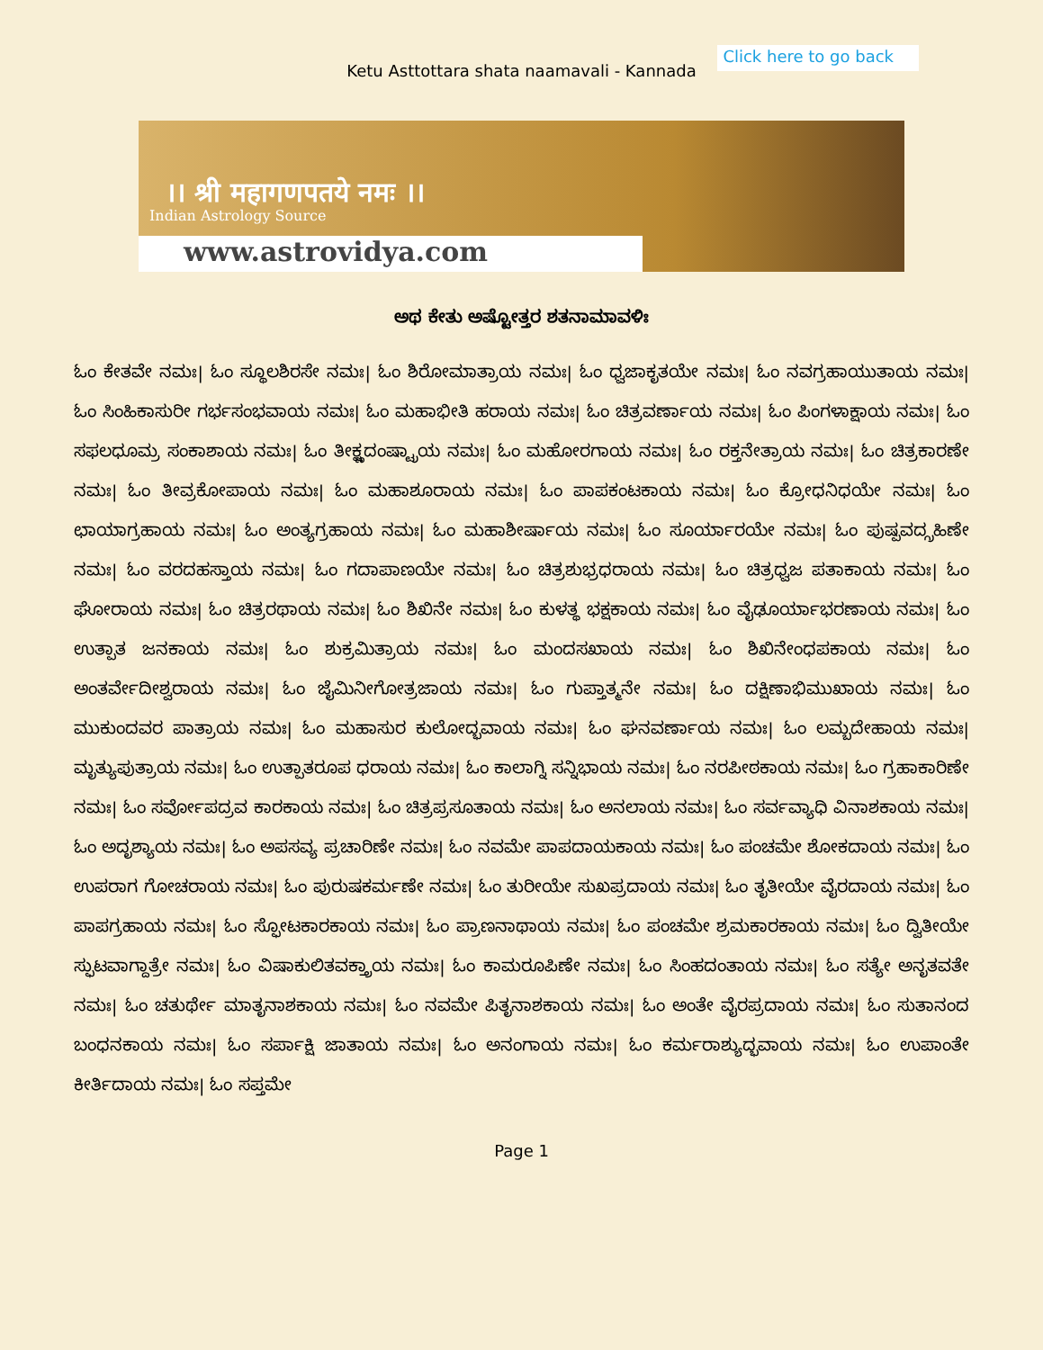Ketu Asttottara shata naamavali - Kannada
Click here to go back
।। श्री महागणपतये नमः ।।
Indian Astrology Source
www.astrovidya.com
ಅಥ ಕೇತು ಅಷ್ಟೋತ್ತರ ಶತನಾಮಾವಳಿಃ
ಓಂ ಕೇತವೇ ನಮಃ| ಓಂ ಸ್ಥೂಲಶಿರಸೇ ನಮಃ| ಓಂ ಶಿರೋಮಾತ್ರಾಯ ನಮಃ| ಓಂ ಧ್ವಜಾಕೃತಯೇ ನಮಃ| ಓಂ ನವಗ್ರಹಾಯುತಾಯ ನಮಃ| ಓಂ ಸಿಂಹಿಕಾಸುರೀ ಗರ್ಭಸಂಭವಾಯ ನಮಃ| ಓಂ ಮಹಾಭೀತಿ ಹರಾಯ ನಮಃ| ಓಂ ಚಿತ್ರವರ್ಣಾಯ ನಮಃ| ಓಂ ಪಿಂಗಳಾಕ್ಷಾಯ ನಮಃ| ಓಂ ಸಫಲಧೂಮ್ರ ಸಂಕಾಶಾಯ ನಮಃ| ಓಂ ತೀಕ್ಷ್ಣದಂಷ್ಟ್ರಾಯ ನಮಃ| ಓಂ ಮಹೋರಗಾಯ ನಮಃ| ಓಂ ರಕ್ತನೇತ್ರಾಯ ನಮಃ| ಓಂ ಚಿತ್ರಕಾರಣೇ ನಮಃ| ಓಂ ತೀವ್ರಕೋಪಾಯ ನಮಃ| ಓಂ ಮಹಾಶೂರಾಯ ನಮಃ| ಓಂ ಪಾಪಕಂಟಕಾಯ ನಮಃ| ಓಂ ಕ್ರೋಧನಿಧಯೇ ನಮಃ| ಓಂ ಛಾಯಾಗ್ರಹಾಯ ನಮಃ| ಓಂ ಅಂತ್ಯಗ್ರಹಾಯ ನಮಃ| ಓಂ ಮಹಾಶೀರ್ಷಾಯ ನಮಃ| ಓಂ ಸೂರ್ಯಾರಯೇ ನಮಃ| ಓಂ ಪುಷ್ಪವದ್ಗ್ರಹಿಣೇ ನಮಃ| ಓಂ ವರದಹಸ್ತಾಯ ನಮಃ| ಓಂ ಗದಾಪಾಣಯೇ ನಮಃ| ಓಂ ಚಿತ್ರಶುಭ್ರಧರಾಯ ನಮಃ| ಓಂ ಚಿತ್ರಧ್ವಜ ಪತಾಕಾಯ ನಮಃ| ಓಂ ಘೋರಾಯ ನಮಃ| ಓಂ ಚಿತ್ರರಥಾಯ ನಮಃ| ಓಂ ಶಿಖಿನೇ ನಮಃ| ಓಂ ಕುಳತ್ಥ ಭಕ್ಷಕಾಯ ನಮಃ| ಓಂ ವೈಢೂರ್ಯಾಭರಣಾಯ ನಮಃ| ಓಂ ಉತ್ಪಾತ ಜನಕಾಯ ನಮಃ| ಓಂ ಶುಕ್ರಮಿತ್ರಾಯ ನಮಃ| ಓಂ ಮಂದಸಖಾಯ ನಮಃ| ಓಂ ಶಿಖಿನೇಂಧಪಕಾಯ ನಮಃ| ಓಂ ಅಂತರ್ವೇದೀಶ್ವರಾಯ ನಮಃ| ಓಂ ಜೈಮಿನೀಗೋತ್ರಜಾಯ ನಮಃ| ಓಂ ಗುಪ್ತಾತ್ಮನೇ ನಮಃ| ಓಂ ದಕ್ಷಿಣಾಭಿಮುಖಾಯ ನಮಃ| ಓಂ ಮುಕುಂದವರ ಪಾತ್ರಾಯ ನಮಃ| ಓಂ ಮಹಾಸುರ ಕುಲೋದ್ಭವಾಯ ನಮಃ| ಓಂ ಘನವರ್ಣಾಯ ನಮಃ| ಓಂ ಲಮ್ಬದೇಹಾಯ ನಮಃ| ಮೃತ್ಯುಪುತ್ರಾಯ ನಮಃ| ಓಂ ಉತ್ಪಾತರೂಪ ಧರಾಯ ನಮಃ| ಓಂ ಕಾಲಾಗ್ನಿ ಸನ್ನಿಭಾಯ ನಮಃ| ಓಂ ನರಪೀಠಕಾಯ ನಮಃ| ಓಂ ಗ್ರಹಾಕಾರಿಣೇ ನಮಃ| ಓಂ ಸರ್ವೋಪದ್ರವ ಕಾರಕಾಯ ನಮಃ| ಓಂ ಚಿತ್ರಪ್ರಸೂತಾಯ ನಮಃ| ಓಂ ಅನಲಾಯ ನಮಃ| ಓಂ ಸರ್ವವ್ಯಾಧಿ ವಿನಾಶಕಾಯ ನಮಃ| ಓಂ ಅದೃಶ್ಯಾಯ ನಮಃ| ಓಂ ಅಪಸವ್ಯ ಪ್ರಚಾರಿಣೇ ನಮಃ| ಓಂ ನವಮೇ ಪಾಪದಾಯಕಾಯ ನಮಃ| ಓಂ ಪಂಚಮೇ ಶೋಕದಾಯ ನಮಃ| ಓಂ ಉಪರಾಗ ಗೋಚರಾಯ ನಮಃ| ಓಂ ಪುರುಷಕರ್ಮಣೇ ನಮಃ| ಓಂ ತುರೀಯೇ ಸುಖಪ್ರದಾಯ ನಮಃ| ಓಂ ತೃತೀಯೇ ವೈರದಾಯ ನಮಃ| ಓಂ ಪಾಪಗ್ರಹಾಯ ನಮಃ| ಓಂ ಸ್ಫೋಟಕಾರಕಾಯ ನಮಃ| ಓಂ ಪ್ರಾಣನಾಥಾಯ ನಮಃ| ಓಂ ಪಂಚಮೇ ಶ್ರಮಕಾರಕಾಯ ನಮಃ| ಓಂ ದ್ವಿತೀಯೇ ಸ್ಫುಟವಾಗ್ದಾತ್ರೇ ನಮಃ| ಓಂ ವಿಷಾಕುಲಿತವಕ್ತ್ರಾಯ ನಮಃ| ಓಂ ಕಾಮರೂಪಿಣೇ ನಮಃ| ಓಂ ಸಿಂಹದಂತಾಯ ನಮಃ| ಓಂ ಸತ್ಯೇ ಅನೃತವತೇ ನಮಃ| ಓಂ ಚತುರ್ಥೇ ಮಾತೃನಾಶಕಾಯ ನಮಃ| ಓಂ ನವಮೇ ಪಿತೃನಾಶಕಾಯ ನಮಃ| ಓಂ ಅಂತೇ ವೈರಪ್ರದಾಯ ನಮಃ| ಓಂ ಸುತಾನಂದ ಬಂಧನಕಾಯ ನಮಃ| ಓಂ ಸರ್ಪಾಕ್ಷಿ ಜಾತಾಯ ನಮಃ| ಓಂ ಅನಂಗಾಯ ನಮಃ| ಓಂ ಕರ್ಮರಾಶ್ಯುದ್ಭವಾಯ ನಮಃ| ಓಂ ಉಪಾಂತೇ ಕೀರ್ತಿದಾಯ ನಮಃ| ಓಂ ಸಪ್ತಮೇ
Page 1